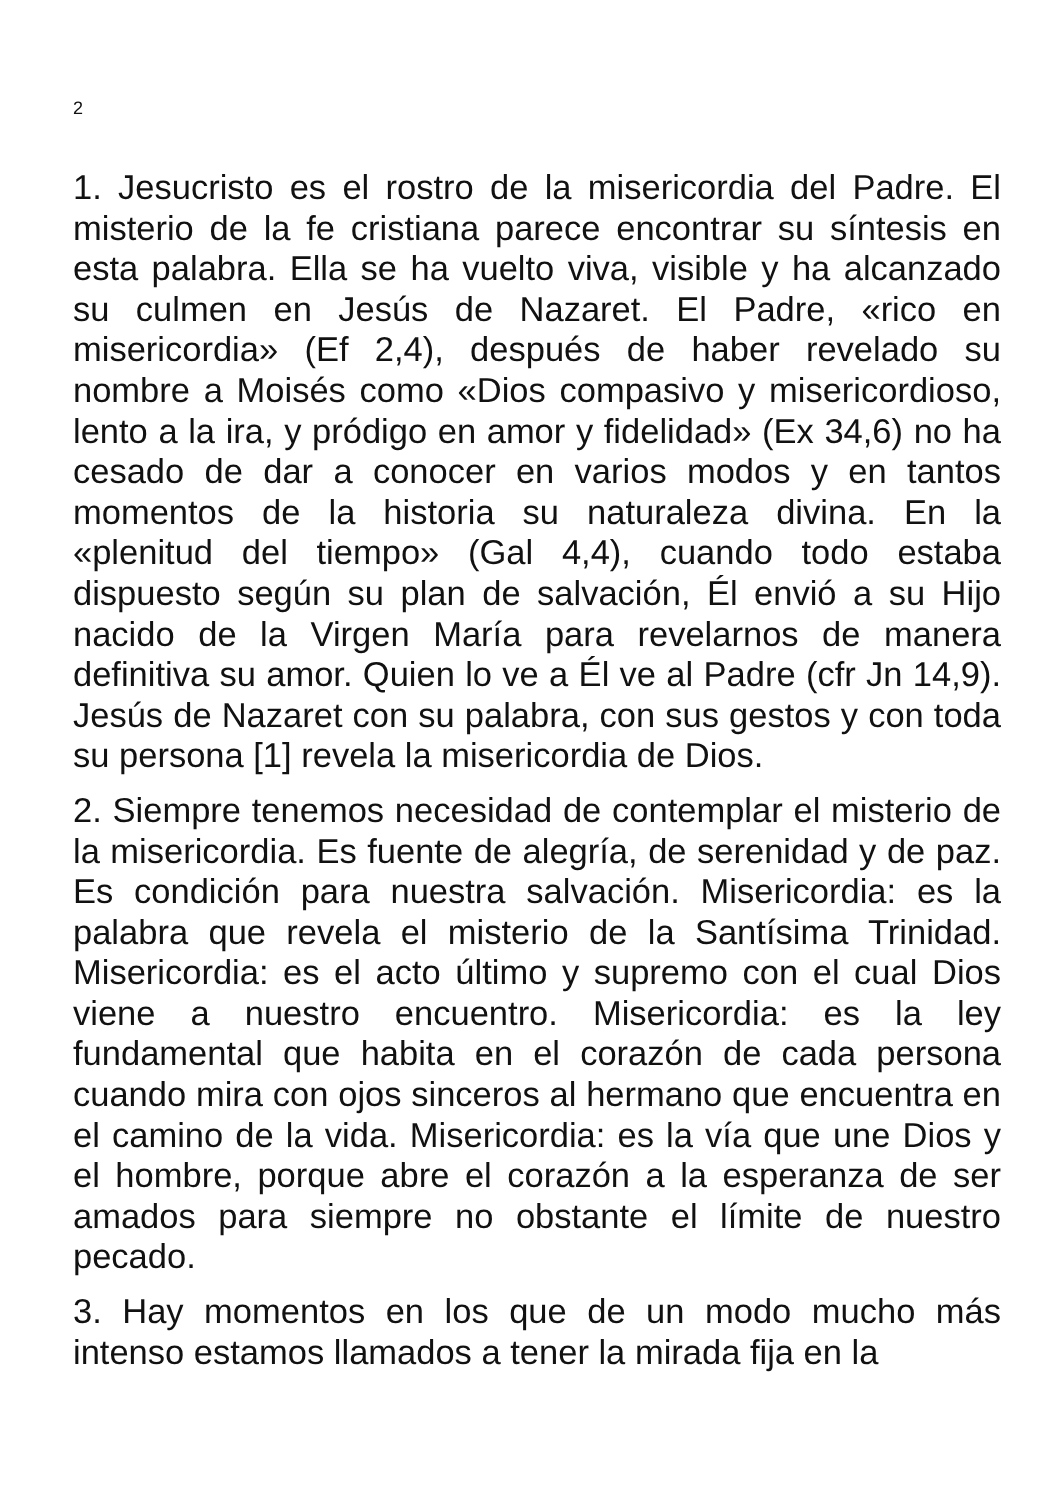2
1. Jesucristo es el rostro de la misericordia del Padre. El misterio de la fe cristiana parece encontrar su síntesis en esta palabra. Ella se ha vuelto viva, visible y ha alcanzado su culmen en Jesús de Nazaret. El Padre, «rico en misericordia» (Ef 2,4), después de haber revelado su nombre a Moisés como «Dios compasivo y misericordioso, lento a la ira, y pródigo en amor y fidelidad» (Ex 34,6) no ha cesado de dar a conocer en varios modos y en tantos momentos de la historia su naturaleza divina. En la «plenitud del tiempo» (Gal 4,4), cuando todo estaba dispuesto según su plan de salvación, Él envió a su Hijo nacido de la Virgen María para revelarnos de manera definitiva su amor. Quien lo ve a Él ve al Padre (cfr Jn 14,9). Jesús de Nazaret con su palabra, con sus gestos y con toda su persona [1] revela la misericordia de Dios.
2. Siempre tenemos necesidad de contemplar el misterio de la misericordia. Es fuente de alegría, de serenidad y de paz. Es condición para nuestra salvación. Misericordia: es la palabra que revela el misterio de la Santísima Trinidad. Misericordia: es el acto último y supremo con el cual Dios viene a nuestro encuentro. Misericordia: es la ley fundamental que habita en el corazón de cada persona cuando mira con ojos sinceros al hermano que encuentra en el camino de la vida. Misericordia: es la vía que une Dios y el hombre, porque abre el corazón a la esperanza de ser amados para siempre no obstante el límite de nuestro pecado.
3. Hay momentos en los que de un modo mucho más intenso estamos llamados a tener la mirada fija en la